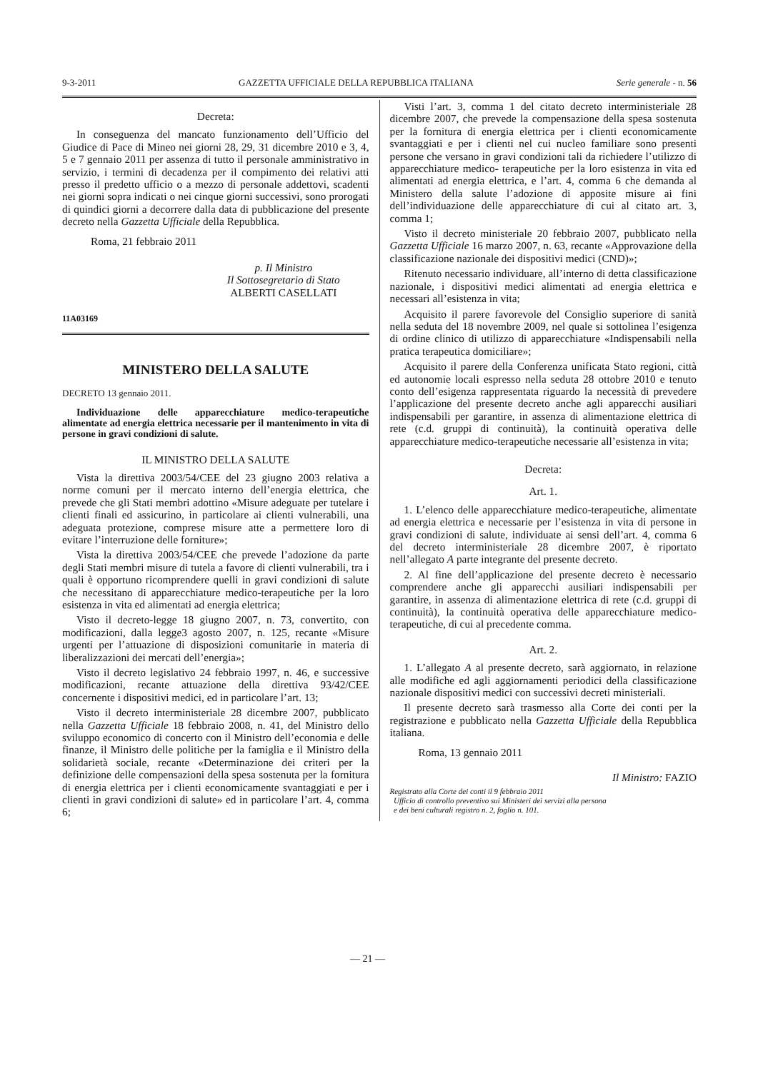9-3-2011 GAZZETTA UFFICIALE DELLA REPUBBLICA ITALIANA Serie generale - n. 56
Decreta:
In conseguenza del mancato funzionamento dell’Ufficio del Giudice di Pace di Mineo nei giorni 28, 29, 31 dicembre 2010 e 3, 4, 5 e 7 gennaio 2011 per assenza di tutto il personale amministrativo in servizio, i termini di decadenza per il compimento dei relativi atti presso il predetto ufficio o a mezzo di personale addettovi, scadenti nei giorni sopra indicati o nei cinque giorni successivi, sono prorogati di quindici giorni a decorrere dalla data di pubblicazione del presente decreto nella Gazzetta Ufficiale della Repubblica.
Roma, 21 febbraio 2011
p. Il Ministro
Il Sottosegretario di Stato
ALBERTI CASELLATI
11A03169
MINISTERO DELLA SALUTE
DECRETO 13 gennaio 2011.
Individuazione delle apparecchiature medico-terapeutiche alimentate ad energia elettrica necessarie per il mantenimento in vita di persone in gravi condizioni di salute.
IL MINISTRO DELLA SALUTE
Vista la direttiva 2003/54/CEE del 23 giugno 2003 relativa a norme comuni per il mercato interno dell’energia elettrica, che prevede che gli Stati membri adottino «Misure adeguate per tutelare i clienti finali ed assicurino, in particolare ai clienti vulnerabili, una adeguata protezione, comprese misure atte a permettere loro di evitare l’interruzione delle forniture»;
Vista la direttiva 2003/54/CEE che prevede l’adozione da parte degli Stati membri misure di tutela a favore di clienti vulnerabili, tra i quali è opportuno ricomprendere quelli in gravi condizioni di salute che necessitano di apparecchiature medico-terapeutiche per la loro esistenza in vita ed alimentati ad energia elettrica;
Visto il decreto-legge 18 giugno 2007, n. 73, convertito, con modificazioni, dalla legge3 agosto 2007, n. 125, recante «Misure urgenti per l’attuazione di disposizioni comunitarie in materia di liberalizzazioni dei mercati dell’energia»;
Visto il decreto legislativo 24 febbraio 1997, n. 46, e successive modificazioni, recante attuazione della direttiva 93/42/CEE concernente i dispositivi medici, ed in particolare l’art. 13;
Visto il decreto interministeriale 28 dicembre 2007, pubblicato nella Gazzetta Ufficiale 18 febbraio 2008, n. 41, del Ministro dello sviluppo economico di concerto con il Ministro dell’economia e delle finanze, il Ministro delle politiche per la famiglia e il Ministro della solidarietà sociale, recante «Determinazione dei criteri per la definizione delle compensazioni della spesa sostenuta per la fornitura di energia elettrica per i clienti economicamente svantaggiati e per i clienti in gravi condizioni di salute» ed in particolare l’art. 4, comma 6;
Visti l’art. 3, comma 1 del citato decreto interministeriale 28 dicembre 2007, che prevede la compensazione della spesa sostenuta per la fornitura di energia elettrica per i clienti economicamente svantaggiati e per i clienti nel cui nucleo familiare sono presenti persone che versano in gravi condizioni tali da richiedere l’utilizzo di apparecchiature medico- terapeutiche per la loro esistenza in vita ed alimentati ad energia elettrica, e l’art. 4, comma 6 che demanda al Ministero della salute l’adozione di apposite misure ai fini dell’individuazione delle apparecchiature di cui al citato art. 3, comma 1;
Visto il decreto ministeriale 20 febbraio 2007, pubblicato nella Gazzetta Ufficiale 16 marzo 2007, n. 63, recante «Approvazione della classificazione nazionale dei dispositivi medici (CND)»;
Ritenuto necessario individuare, all’interno di detta classificazione nazionale, i dispositivi medici alimentati ad energia elettrica e necessari all’esistenza in vita;
Acquisito il parere favorevole del Consiglio superiore di sanità nella seduta del 18 novembre 2009, nel quale si sottolinea l’esigenza di ordine clinico di utilizzo di apparecchiature «Indispensabili nella pratica terapeutica domiciliare»;
Acquisito il parere della Conferenza unificata Stato regioni, città ed autonomie locali espresso nella seduta 28 ottobre 2010 e tenuto conto dell’esigenza rappresentata riguardo la necessità di prevedere l’applicazione del presente decreto anche agli apparecchi ausiliari indispensabili per garantire, in assenza di alimentazione elettrica di rete (c.d. gruppi di continuità), la continuità operativa delle apparecchiature medico-terapeutiche necessarie all’esistenza in vita;
Decreta:
Art. 1.
1. L’elenco delle apparecchiature medico-terapeutiche, alimentate ad energia elettrica e necessarie per l’esistenza in vita di persone in gravi condizioni di salute, individuate ai sensi dell’art. 4, comma 6 del decreto interministeriale 28 dicembre 2007, è riportato nell’allegato A parte integrante del presente decreto.
2. Al fine dell’applicazione del presente decreto è necessario comprendere anche gli apparecchi ausiliari indispensabili per garantire, in assenza di alimentazione elettrica di rete (c.d. gruppi di continuità), la continuità operativa delle apparecchiature medico-terapeutiche, di cui al precedente comma.
Art. 2.
1. L’allegato A al presente decreto, sarà aggiornato, in relazione alle modifiche ed agli aggiornamenti periodici della classificazione nazionale dispositivi medici con successivi decreti ministeriali.
Il presente decreto sarà trasmesso alla Corte dei conti per la registrazione e pubblicato nella Gazzetta Ufficiale della Repubblica italiana.
Roma, 13 gennaio 2011
Il Ministro: FAZIO
Registrato alla Corte dei conti il 9 febbraio 2011
Ufficio di controllo preventivo sui Ministeri dei servizi alla persona
e dei beni culturali registro n. 2, foglio n. 101.
— 21 —